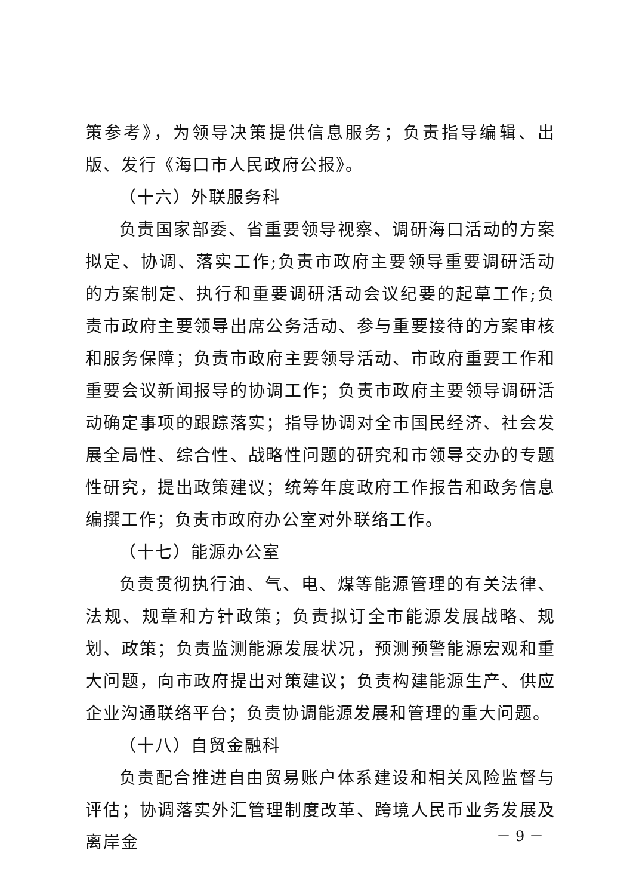策参考》，为领导决策提供信息服务；负责指导编辑、出版、发行《海口市人民政府公报》。
（十六）外联服务科
负责国家部委、省重要领导视察、调研海口活动的方案拟定、协调、落实工作;负责市政府主要领导重要调研活动的方案制定、执行和重要调研活动会议纪要的起草工作;负责市政府主要领导出席公务活动、参与重要接待的方案审核和服务保障；负责市政府主要领导活动、市政府重要工作和重要会议新闻报导的协调工作；负责市政府主要领导调研活动确定事项的跟踪落实；指导协调对全市国民经济、社会发展全局性、综合性、战略性问题的研究和市领导交办的专题性研究，提出政策建议；统筹年度政府工作报告和政务信息编撰工作；负责市政府办公室对外联络工作。
（十七）能源办公室
负责贯彻执行油、气、电、煤等能源管理的有关法律、法规、规章和方针政策；负责拟订全市能源发展战略、规划、政策；负责监测能源发展状况，预测预警能源宏观和重大问题，向市政府提出对策建议；负责构建能源生产、供应企业沟通联络平台；负责协调能源发展和管理的重大问题。
（十八）自贸金融科
负责配合推进自由贸易账户体系建设和相关风险监督与评估；协调落实外汇管理制度改革、跨境人民币业务发展及离岸金
－ 9 －